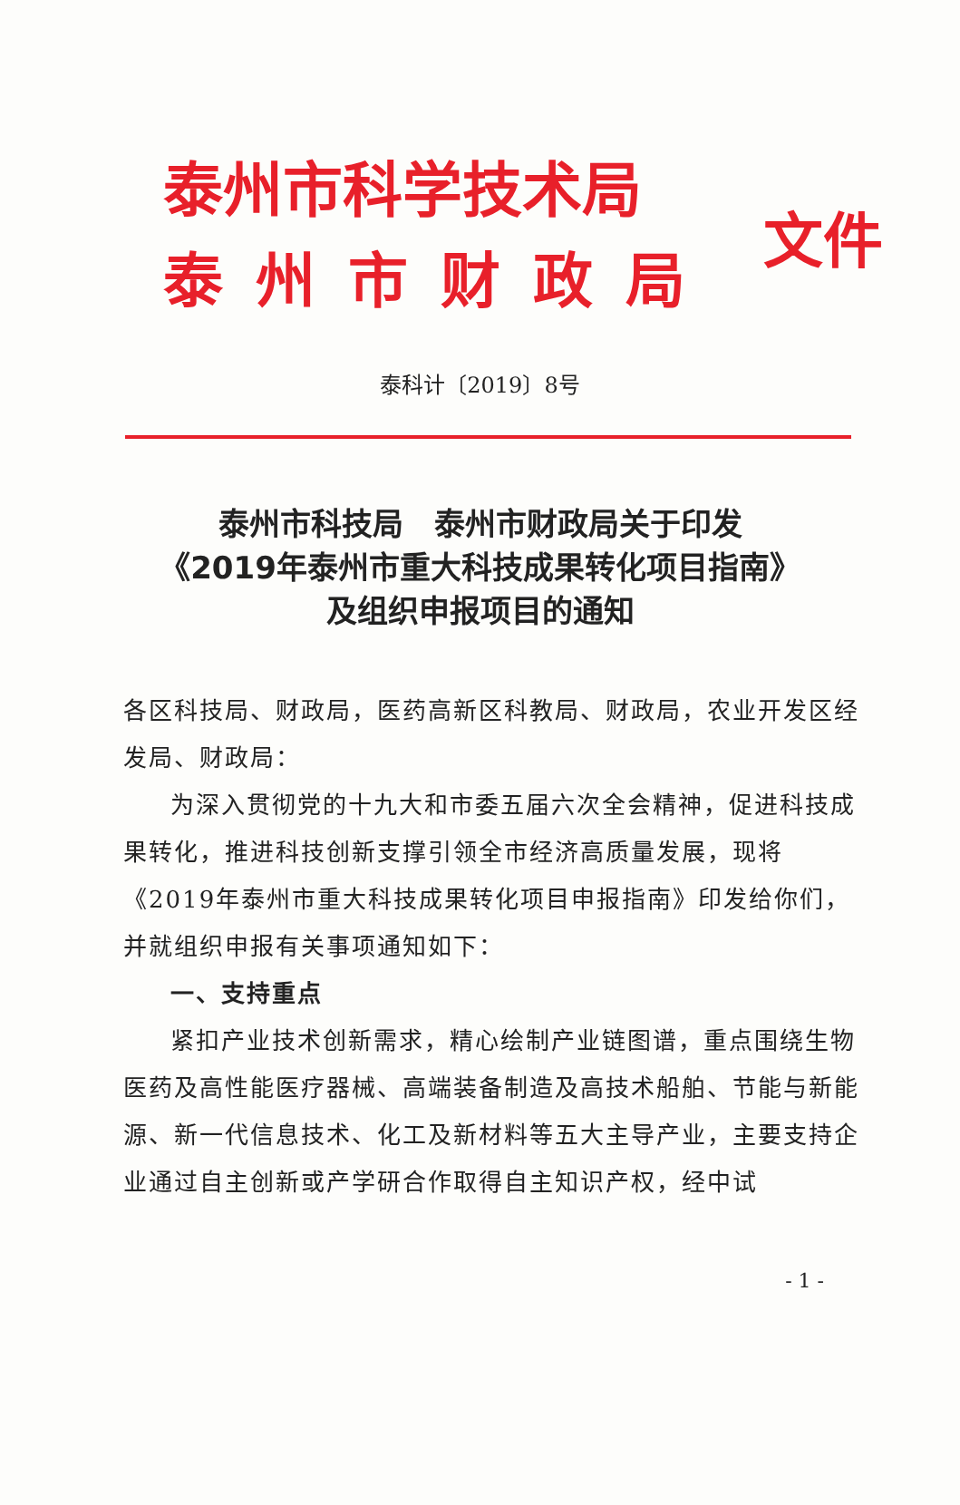泰州市科学技术局
泰州市财政局
文件
泰科计〔2019〕8号
泰州市科技局　泰州市财政局关于印发
《2019年泰州市重大科技成果转化项目指南》
及组织申报项目的通知
各区科技局、财政局，医药高新区科教局、财政局，农业开发区经发局、财政局：
为深入贯彻党的十九大和市委五届六次全会精神，促进科技成果转化，推进科技创新支撑引领全市经济高质量发展，现将《2019年泰州市重大科技成果转化项目申报指南》印发给你们，并就组织申报有关事项通知如下：
一、支持重点
紧扣产业技术创新需求，精心绘制产业链图谱，重点围绕生物医药及高性能医疗器械、高端装备制造及高技术船舶、节能与新能源、新一代信息技术、化工及新材料等五大主导产业，主要支持企业通过自主创新或产学研合作取得自主知识产权，经中试
- 1 -